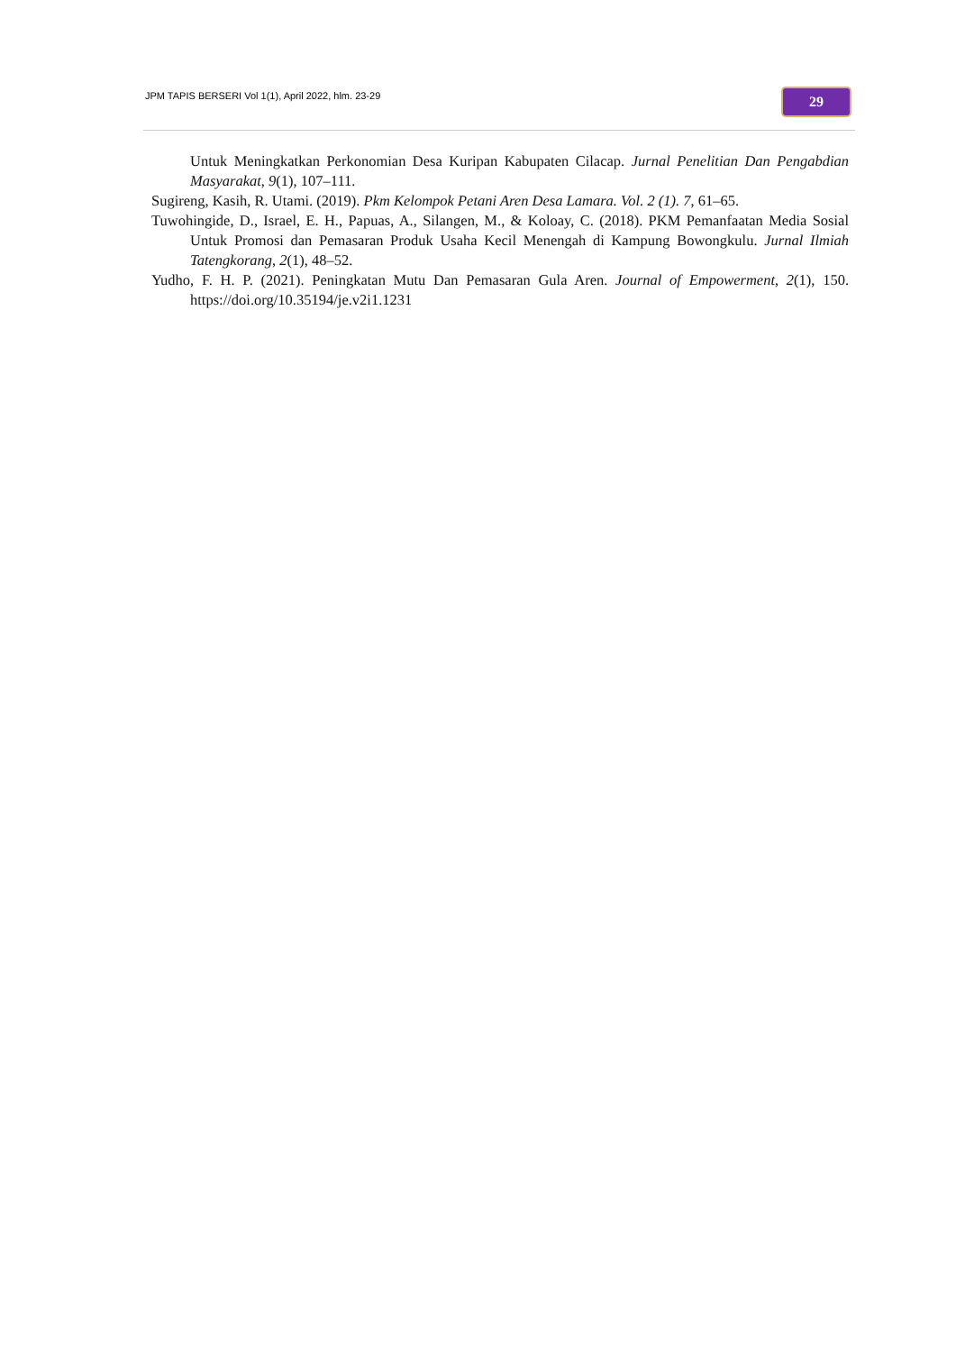JPM TAPIS BERSERI Vol 1(1), April 2022, hlm. 23-29
29
Untuk Meningkatkan Perkonomian Desa Kuripan Kabupaten Cilacap. Jurnal Penelitian Dan Pengabdian Masyarakat, 9(1), 107–111.
Sugireng, Kasih, R. Utami. (2019). Pkm Kelompok Petani Aren Desa Lamara. Vol. 2 (1). 7, 61–65.
Tuwohingide, D., Israel, E. H., Papuas, A., Silangen, M., & Koloay, C. (2018). PKM Pemanfaatan Media Sosial Untuk Promosi dan Pemasaran Produk Usaha Kecil Menengah di Kampung Bowongkulu. Jurnal Ilmiah Tatengkorang, 2(1), 48–52.
Yudho, F. H. P. (2021). Peningkatan Mutu Dan Pemasaran Gula Aren. Journal of Empowerment, 2(1), 150. https://doi.org/10.35194/je.v2i1.1231